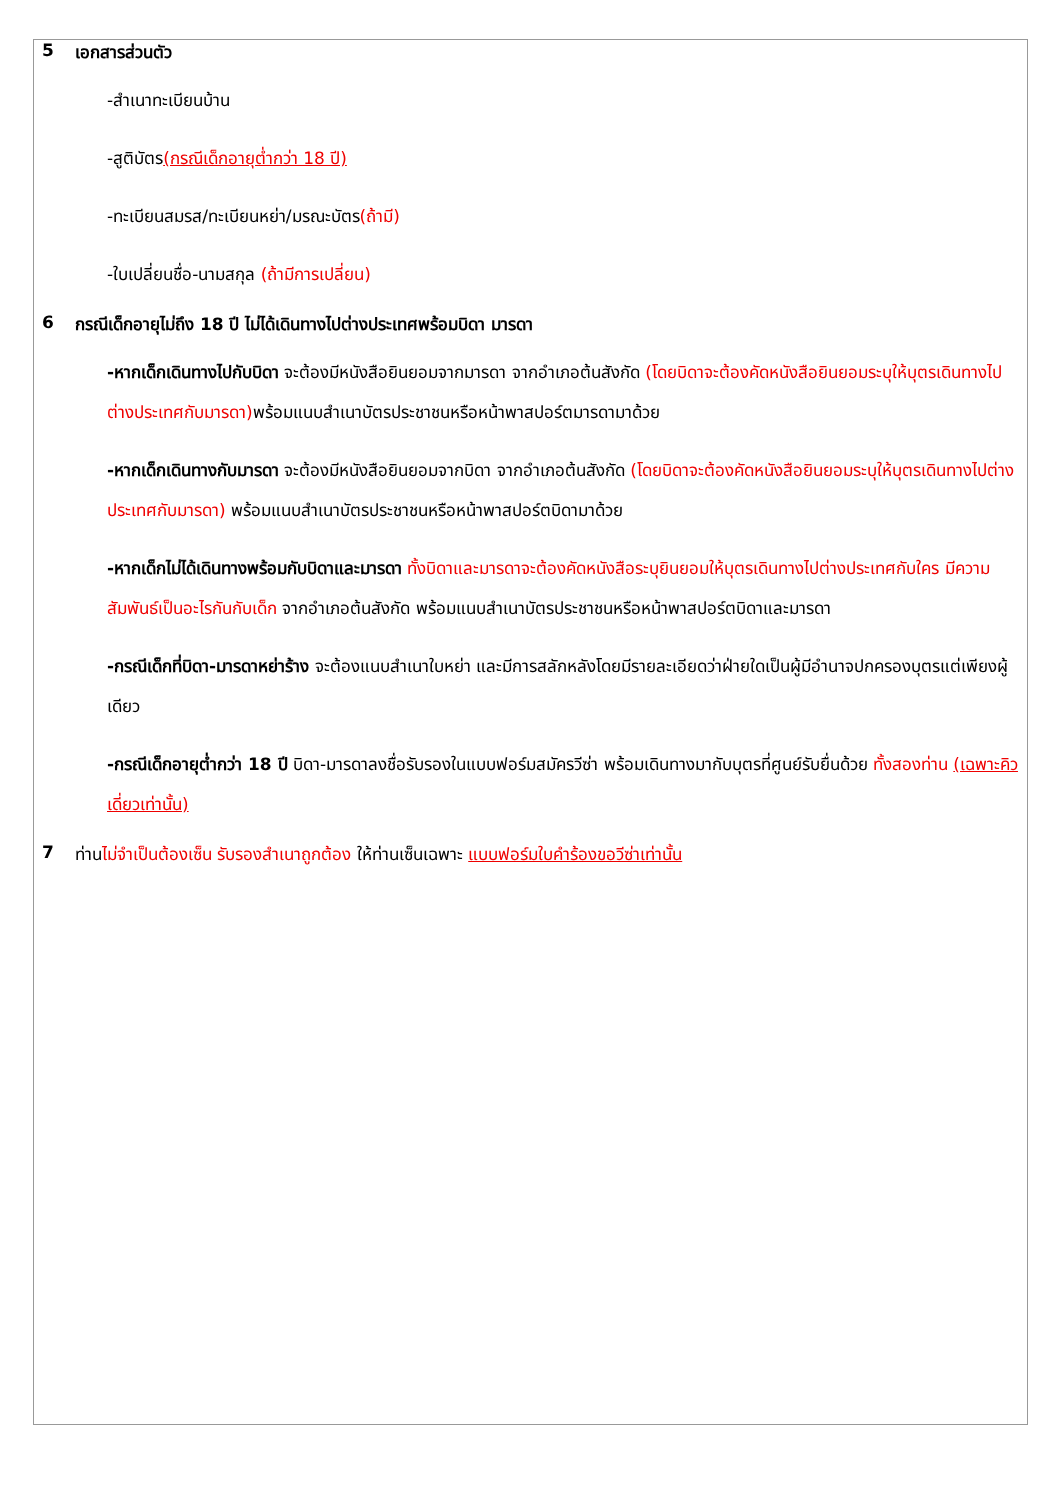5 เอกสารส่วนตัว
-สำเนาทะเบียนบ้าน
-สูติบัตร(กรณีเด็กอายุต่ำกว่า 18 ปี)
-ทะเบียนสมรส/ทะเบียนหย่า/มรณะบัตร(ถ้ามี)
-ใบเปลี่ยนชื่อ-นามสกุล (ถ้ามีการเปลี่ยน)
6 กรณีเด็กอายุไม่ถึง 18 ปี ไม่ได้เดินทางไปต่างประเทศพร้อมบิดา มารดา
-หากเด็กเดินทางไปกับบิดา จะต้องมีหนังสือยินยอมจากมารดา จากอำเภอต้นสังกัด (โดยบิดาจะต้องคัดหนังสือยินยอมระบุให้บุตรเดินทางไปต่างประเทศกับมารดา) พร้อมแนบสำเนาบัตรประชาชนหรือหน้าพาสปอร์ตมารดามาด้วย
-หากเด็กเดินทางกับมารดา จะต้องมีหนังสือยินยอมจากบิดา จากอำเภอต้นสังกัด (โดยบิดาจะต้องคัดหนังสือยินยอมระบุให้บุตรเดินทางไปต่างประเทศกับมารดา) พร้อมแนบสำเนาบัตรประชาชนหรือหน้าพาสปอร์ตบิดามาด้วย
-หากเด็กไม่ได้เดินทางพร้อมกับบิดาและมารดา ทั้งบิดาและมารดาจะต้องคัดหนังสือระบุยินยอมให้บุตรเดินทางไปต่างประเทศกับใคร มีความสัมพันธ์เป็นอะไรกันกับเด็ก จากอำเภอต้นสังกัด พร้อมแนบสำเนาบัตรประชาชนหรือหน้าพาสปอร์ตบิดาและมารดา
-กรณีเด็กที่บิดา-มารดาหย่าร้าง จะต้องแนบสำเนาใบหย่า และมีการสลักหลังโดยมีรายละเอียดว่าฝ่ายใดเป็นผู้มีอำนาจปกครองบุตรแต่เพียงผู้เดียว
-กรณีเด็กอายุต่ำกว่า 18 ปี บิดา-มารดาลงชื่อรับรองในแบบฟอร์มสมัครวีซ่า พร้อมเดินทางมากับบุตรที่ศูนย์รับยื่นด้วย ทั้งสองท่าน (เฉพาะคิวเดี่ยวเท่านั้น)
7 ท่านไม่จำเป็นต้องเซ็น รับรองสำเนาถูกต้อง ให้ท่านเซ็นเฉพาะ แบบฟอร์มใบคำร้องขอวีซ่าเท่านั้น